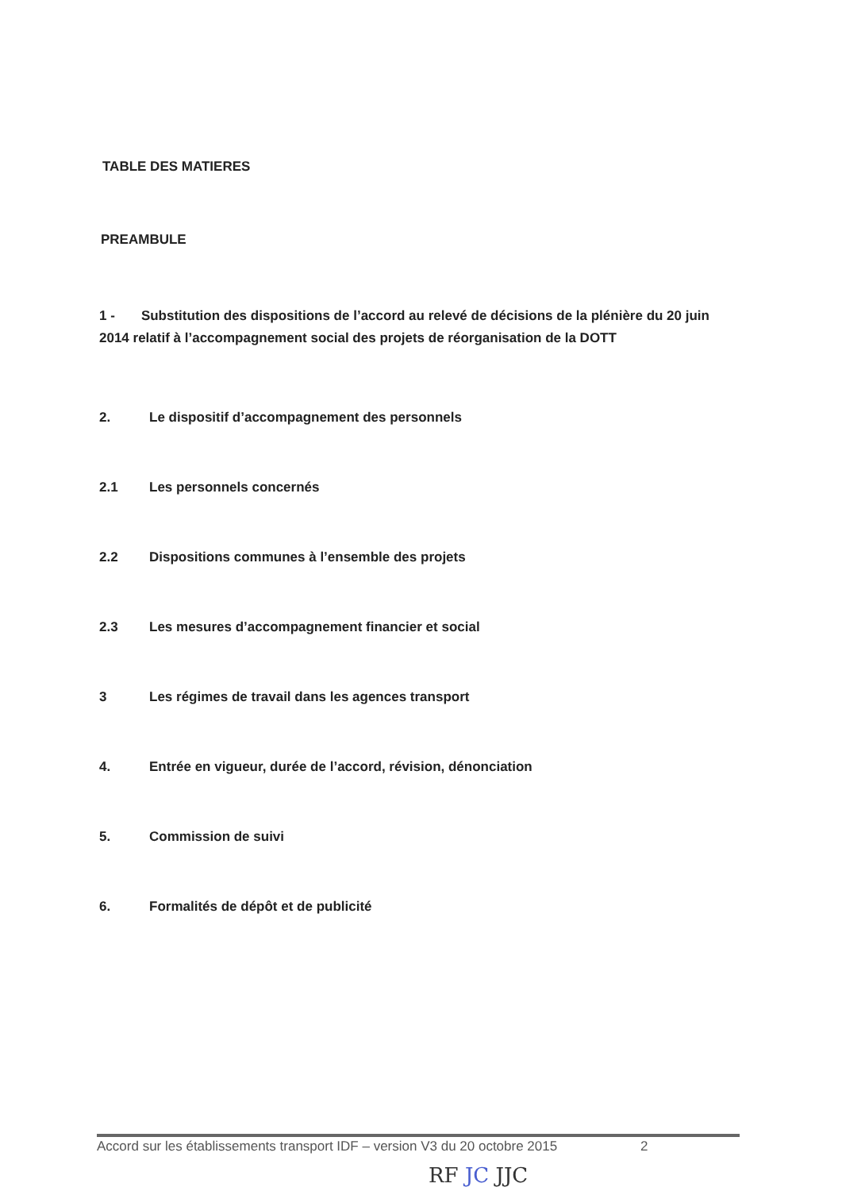TABLE DES MATIERES
PREAMBULE
1 - Substitution des dispositions de l’accord au relevé de décisions de la plénière du 20 juin 2014 relatif à l’accompagnement social des projets de réorganisation de la DOTT
2. Le dispositif d’accompagnement des personnels
2.1 Les personnels concernés
2.2 Dispositions communes à l’ensemble des projets
2.3 Les mesures d’accompagnement financier et social
3 Les régimes de travail dans les agences transport
4. Entrée en vigueur, durée de l’accord, révision, dénonciation
5. Commission de suivi
6. Formalités de dépôt et de publicité
Accord sur les établissements transport IDF – version V3 du 20 octobre 2015 2
RF JC JJC